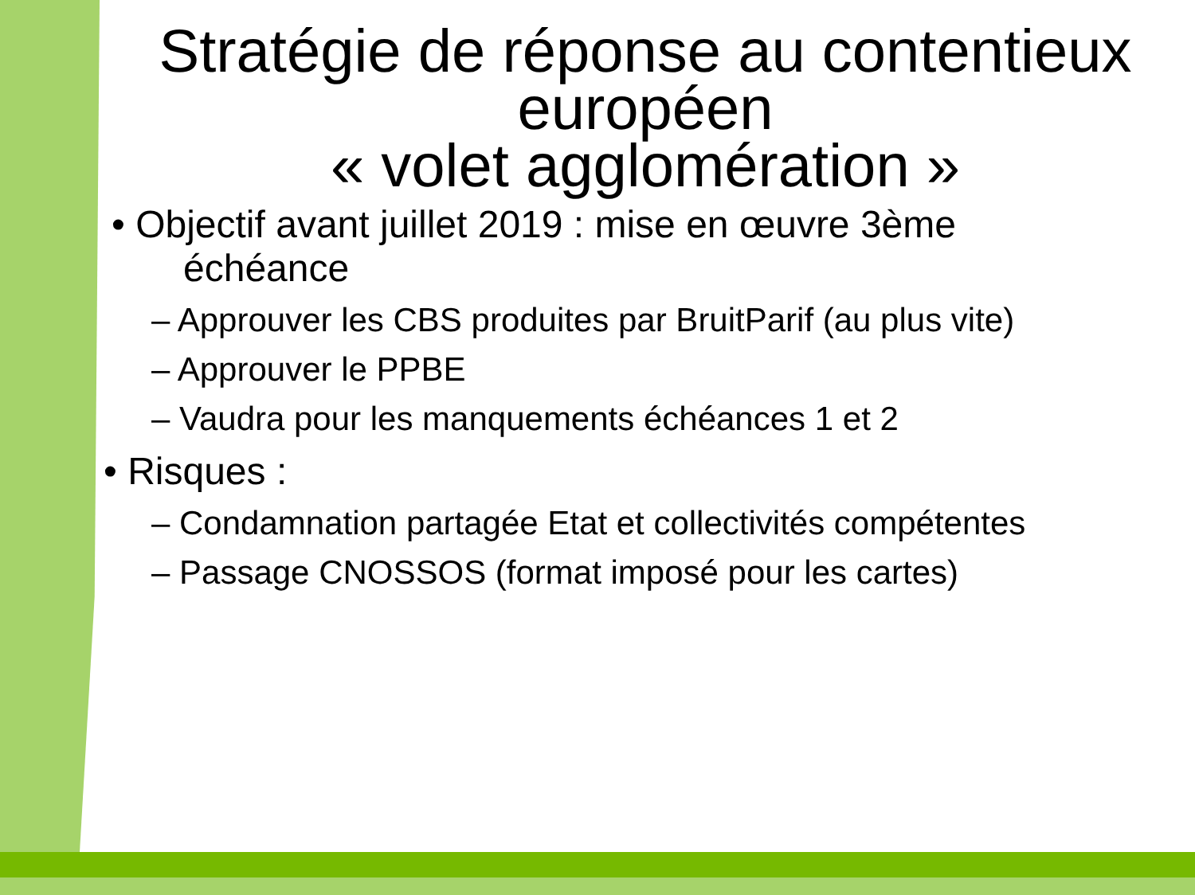Stratégie de réponse au contentieux européen
« volet agglomération »
• Objectif avant juillet 2019 : mise en œuvre 3ème
échéance
– Approuver les CBS produites par BruitParif (au plus vite)
– Approuver le PPBE
– Vaudra pour les manquements échéances 1 et 2
• Risques :
– Condamnation partagée Etat et collectivités compétentes
– Passage CNOSSOS (format imposé pour les cartes)